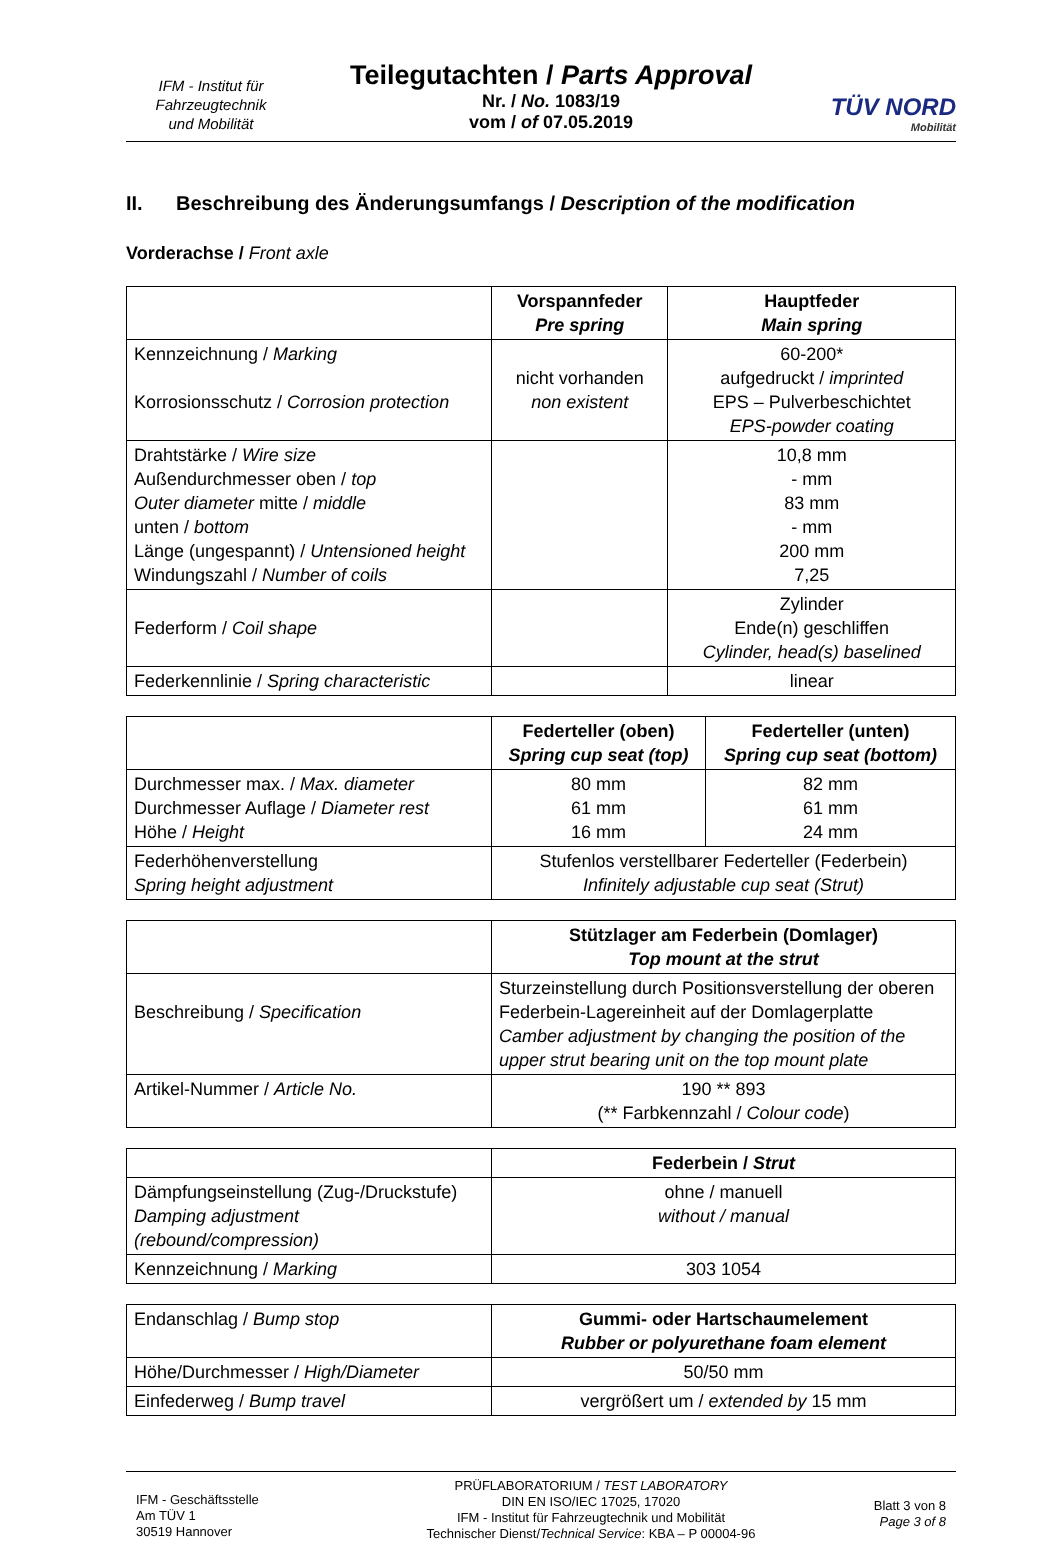IFM - Institut für
Fahrzeugtechnik
und Mobilität
Teilegutachten / Parts Approval
Nr. / No. 1083/19
vom / of 07.05.2019
TÜV NORD
Mobilität
II. Beschreibung des Änderungsumfangs / Description of the modification
Vorderachse / Front axle
| | Vorspannfeder Pre spring | Hauptfeder Main spring |
| --- | --- | --- |
| Kennzeichnung / Marking Korrosionsschutz / Corrosion protection | nicht vorhanden non existent | 60-200* aufgedruckt / imprinted EPS – Pulverbeschichtet EPS-powder coating |
| Drahtstärke / Wire size Außendurchmesser oben / top Outer diameter mitte / middle unten / bottom Länge (ungespannt) / Untensioned height Windungszahl / Number of coils | | 10,8 mm - mm 83 mm - mm 200 mm 7,25 |
| Federform / Coil shape | | Zylinder Ende(n) geschliffen Cylinder, head(s) baselined |
| Federkennlinie / Spring characteristic | | linear |
| | Federteller (oben) Spring cup seat (top) | Federteller (unten) Spring cup seat (bottom) |
| --- | --- | --- |
| Durchmesser max. / Max. diameter Durchmesser Auflage / Diameter rest Höhe / Height | 80 mm 61 mm 16 mm | 82 mm 61 mm 24 mm |
| Federhöhenverstellung Spring height adjustment | Stufenlos verstellbarer Federteller (Federbein) Infinitely adjustable cup seat (Strut) | |
| | Stützlager am Federbein (Domlager) Top mount at the strut |
| --- | --- |
| Beschreibung / Specification | Sturzeinstellung durch Positionsverstellung der oberen Federbein-Lagereinheit auf der Domlagerplatte Camber adjustment by changing the position of the upper strut bearing unit on the top mount plate |
| Artikel-Nummer / Article No. | 190 ** 893 (** Farbkennzahl / Colour code ) |
| | Federbein / Strut |
| --- | --- |
| Dämpfungseinstellung (Zug-/Druckstufe) Damping adjustment (rebound/compression) | ohne / manuell without / manual |
| Kennzeichnung / Marking | 303 1054 |
| Endanschlag / Bump stop | Gummi- oder Hartschaumelement Rubber or polyurethane foam element |
| Höhe/Durchmesser / High/Diameter | 50/50 mm |
| Einfederweg / Bump travel | vergrößert um / extended by 15 mm |
IFM - Geschäftsstelle
Am TÜV 1
30519 Hannover
PRÜFLABORATORIUM / TEST LABORATORY
DIN EN ISO/IEC 17025, 17020
IFM - Institut für Fahrzeugtechnik und Mobilität
Technischer Dienst/Technical Service: KBA – P 00004-96
Blatt 3 von 8
Page 3 of 8